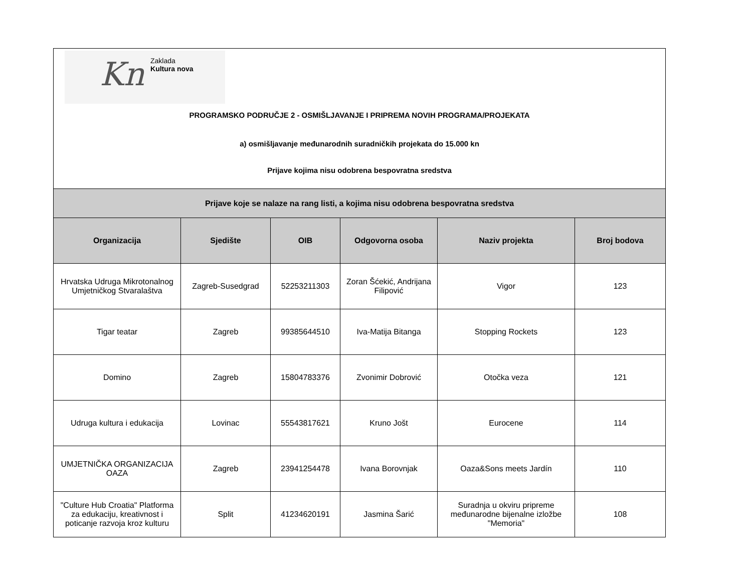Kn
Zaklada
Kultura nova
PROGRAMSKO PODRUČJE 2 - OSMIŠLJAVANJE I PRIPREMA NOVIH PROGRAMA/PROJEKATA
a) osmišljavanje međunarodnih suradničkih projekata do 15.000 kn
Prijave kojima nisu odobrena bespovratna sredstva
| Prijave koje se nalaze na rang listi, a kojima nisu odobrena bespovratna sredstva | | | | | |
| --- | --- | --- | --- | --- | --- |
| Organizacija | Sjedište | OIB | Odgovorna osoba | Naziv projekta | Broj bodova |
| Hrvatska Udruga Mikrotonalnog Umjetničkog Stvaralaštva | Zagreb-Susedgrad | 52253211303 | Zoran Šćekić, Andrijana Filipović | Vigor | 123 |
| Tigar teatar | Zagreb | 99385644510 | Iva-Matija Bitanga | Stopping Rockets | 123 |
| Domino | Zagreb | 15804783376 | Zvonimir Dobrović | Otočka veza | 121 |
| Udruga kultura i edukacija | Lovinac | 55543817621 | Kruno Jošt | Eurocene | 114 |
| UMJETNIČKA ORGANIZACIJA OAZA | Zagreb | 23941254478 | Ivana Borovnjak | Oaza&Sons meets Jardín | 110 |
| "Culture Hub Croatia" Platforma za edukaciju, kreativnost i poticanje razvoja kroz kulturu | Split | 41234620191 | Jasmina Šarić | Suradnja u okviru pripreme međunarodne bijenalne izložbe "Memoria" | 108 |